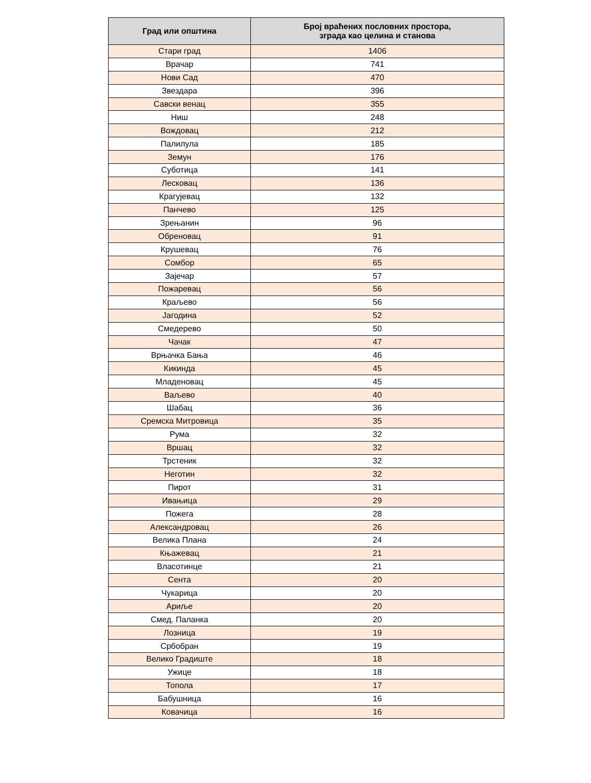| Град или општина | Број враћених пословних простора, зграда као целина и станова |
| --- | --- |
| Стари град | 1406 |
| Врачар | 741 |
| Нови Сад | 470 |
| Звездара | 396 |
| Савски венац | 355 |
| Ниш | 248 |
| Вождовац | 212 |
| Палилула | 185 |
| Земун | 176 |
| Суботица | 141 |
| Лесковац | 136 |
| Крагујевац | 132 |
| Панчево | 125 |
| Зрењанин | 96 |
| Обреновац | 91 |
| Крушевац | 76 |
| Сомбор | 65 |
| Зајечар | 57 |
| Пожаревац | 56 |
| Краљево | 56 |
| Јагодина | 52 |
| Смедерево | 50 |
| Чачак | 47 |
| Врњачка Бања | 46 |
| Кикинда | 45 |
| Младеновац | 45 |
| Ваљево | 40 |
| Шабац | 36 |
| Сремска Митровица | 35 |
| Рума | 32 |
| Вршац | 32 |
| Трстеник | 32 |
| Неготин | 32 |
| Пирот | 31 |
| Ивањица | 29 |
| Пожега | 28 |
| Александровац | 26 |
| Велика Плана | 24 |
| Књажевац | 21 |
| Власотинце | 21 |
| Сента | 20 |
| Чукарица | 20 |
| Ариље | 20 |
| Смед. Паланка | 20 |
| Лозница | 19 |
| Србобран | 19 |
| Велико Градиште | 18 |
| Ужице | 18 |
| Топола | 17 |
| Бабушница | 16 |
| Ковачица | 16 |